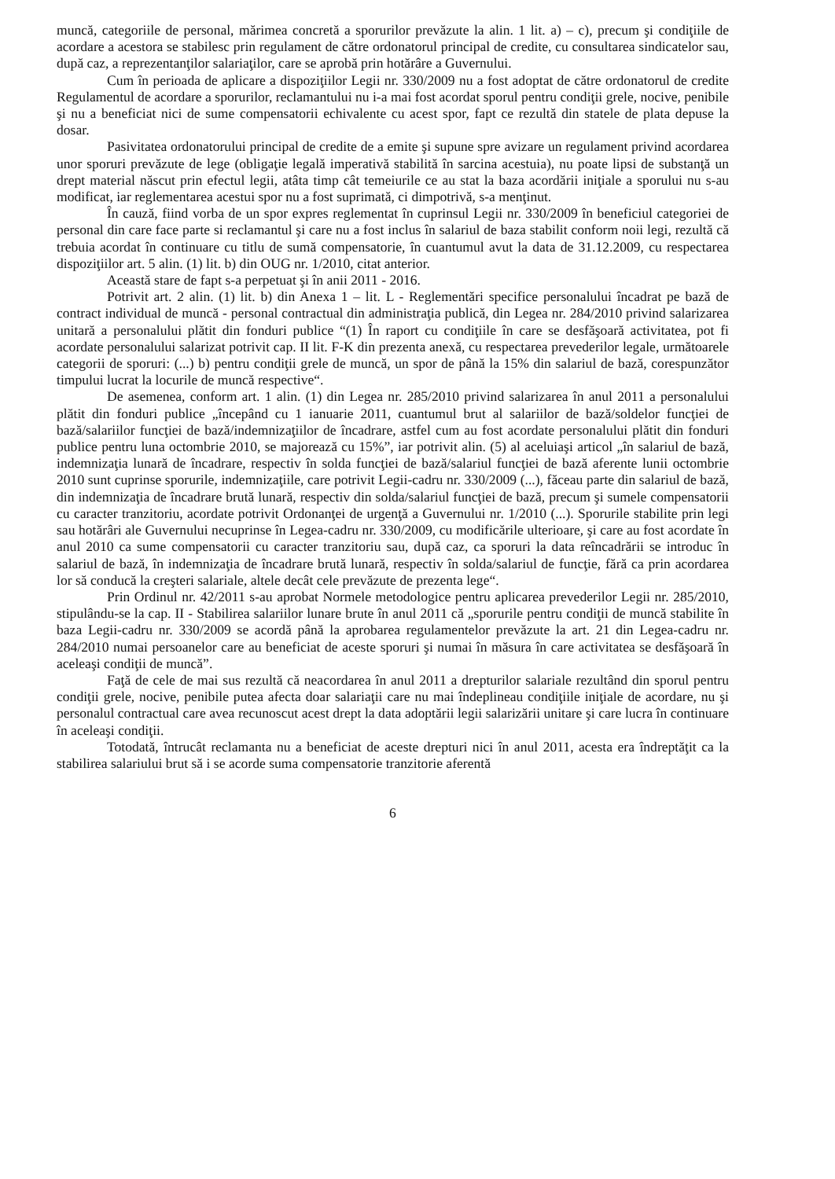muncă, categoriile de personal, mărimea concretă a sporurilor prevăzute la alin. 1 lit. a) – c), precum şi condiţiile de acordare a acestora se stabilesc prin regulament de către ordonatorul principal de credite, cu consultarea sindicatelor sau, după caz, a reprezentanţilor salariaţilor, care se aprobă prin hotărâre a Guvernului.
Cum în perioada de aplicare a dispoziţiilor Legii nr. 330/2009 nu a fost adoptat de către ordonatorul de credite Regulamentul de acordare a sporurilor, reclamantului nu i-a mai fost acordat sporul pentru condiţii grele, nocive, penibile şi nu a beneficiat nici de sume compensatorii echivalente cu acest spor, fapt ce rezultă din statele de plata depuse la dosar.
Pasivitatea ordonatorului principal de credite de a emite şi supune spre avizare un regulament privind acordarea unor sporuri prevăzute de lege (obligaţie legală imperativă stabilită în sarcina acestuia), nu poate lipsi de substanţă un drept material născut prin efectul legii, atâta timp cât temeiurile ce au stat la baza acordării iniţiale a sporului nu s-au modificat, iar reglementarea acestui spor nu a fost suprimată, ci dimpotrivă, s-a menţinut.
În cauză, fiind vorba de un spor expres reglementat în cuprinsul Legii nr. 330/2009 în beneficiul categoriei de personal din care face parte si reclamantul şi care nu a fost inclus în salariul de baza stabilit conform noii legi, rezultă că trebuia acordat în continuare cu titlu de sumă compensatorie, în cuantumul avut la data de 31.12.2009, cu respectarea dispoziţiilor art. 5 alin. (1) lit. b) din OUG nr. 1/2010, citat anterior.
Această stare de fapt s-a perpetuat şi în anii 2011 - 2016.
Potrivit art. 2 alin. (1) lit. b) din Anexa 1 – lit. L - Reglementări specifice personalului încadrat pe bază de contract individual de muncă - personal contractual din administraţia publică, din Legea nr. 284/2010 privind salarizarea unitară a personalului plătit din fonduri publice “(1) În raport cu condiţiile în care se desfăşoară activitatea, pot fi acordate personalului salarizat potrivit cap. II lit. F-K din prezenta anexă, cu respectarea prevederilor legale, următoarele categorii de sporuri: (...) b) pentru condiţii grele de muncă, un spor de până la 15% din salariul de bază, corespunzător timpului lucrat la locurile de muncă respective“.
De asemenea, conform art. 1 alin. (1) din Legea nr. 285/2010 privind salarizarea în anul 2011 a personalului plătit din fonduri publice „începând cu 1 ianuarie 2011, cuantumul brut al salariilor de bază/soldelor funcţiei de bază/salariilor funcţiei de bază/indemnizaţiilor de încadrare, astfel cum au fost acordate personalului plătit din fonduri publice pentru luna octombrie 2010, se majorează cu 15%”, iar potrivit alin. (5) al aceluiaşi articol „în salariul de bază, indemnizaţia lunară de încadrare, respectiv în solda funcţiei de bază/salariul funcţiei de bază aferente lunii octombrie 2010 sunt cuprinse sporurile, indemnizaţiile, care potrivit Legii-cadru nr. 330/2009 (...), făceau parte din salariul de bază, din indemnizaţia de încadrare brută lunară, respectiv din solda/salariul funcţiei de bază, precum şi sumele compensatorii cu caracter tranzitoriu, acordate potrivit Ordonanţei de urgenţă a Guvernului nr. 1/2010 (...). Sporurile stabilite prin legi sau hotărâri ale Guvernului necuprinse în Legea-cadru nr. 330/2009, cu modificările ulterioare, şi care au fost acordate în anul 2010 ca sume compensatorii cu caracter tranzitoriu sau, după caz, ca sporuri la data reîncadrării se introduc în salariul de bază, în indemnizaţia de încadrare brută lunară, respectiv în solda/salariul de funcţie, fără ca prin acordarea lor să conducă la creşteri salariale, altele decât cele prevăzute de prezenta lege“.
Prin Ordinul nr. 42/2011 s-au aprobat Normele metodologice pentru aplicarea prevederilor Legii nr. 285/2010, stipulându-se la cap. II - Stabilirea salariilor lunare brute în anul 2011 că „sporurile pentru condiţii de muncă stabilite în baza Legii-cadru nr. 330/2009 se acordă până la aprobarea regulamentelor prevăzute la art. 21 din Legea-cadru nr. 284/2010 numai persoanelor care au beneficiat de aceste sporuri şi numai în măsura în care activitatea se desfăşoară în aceleaşi condiţii de muncă”.
Faţă de cele de mai sus rezultă că neacordarea în anul 2011 a drepturilor salariale rezultând din sporul pentru condiţii grele, nocive, penibile putea afecta doar salariaţii care nu mai îndeplineau condiţiile iniţiale de acordare, nu şi personalul contractual care avea recunoscut acest drept la data adoptării legii salarizării unitare şi care lucra în continuare în aceleaşi condiţii.
Totodată, întrucât reclamanta nu a beneficiat de aceste drepturi nici în anul 2011, acesta era îndreptăţit ca la stabilirea salariului brut să i se acorde suma compensatorie tranzitorie aferentă
6